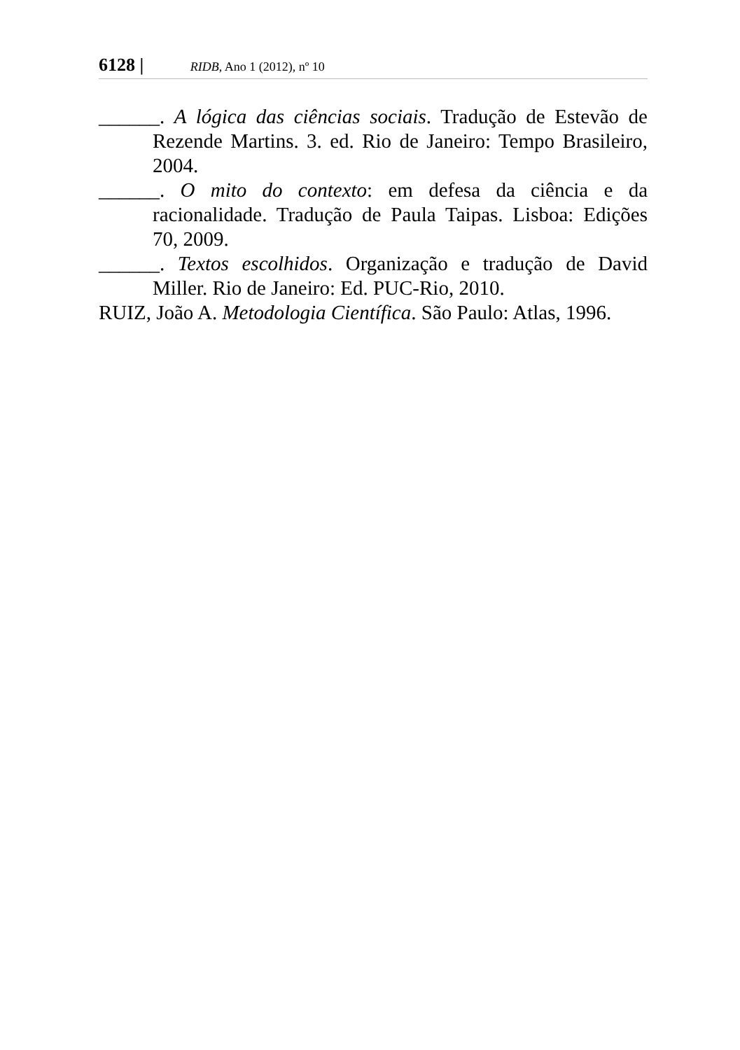6128 | RIDB, Ano 1 (2012), nº 10
______. A lógica das ciências sociais. Tradução de Estevão de Rezende Martins. 3. ed. Rio de Janeiro: Tempo Brasileiro, 2004.
______. O mito do contexto: em defesa da ciência e da racionalidade. Tradução de Paula Taipas. Lisboa: Edições 70, 2009.
______. Textos escolhidos. Organização e tradução de David Miller. Rio de Janeiro: Ed. PUC-Rio, 2010.
RUIZ, João A. Metodologia Científica. São Paulo: Atlas, 1996.